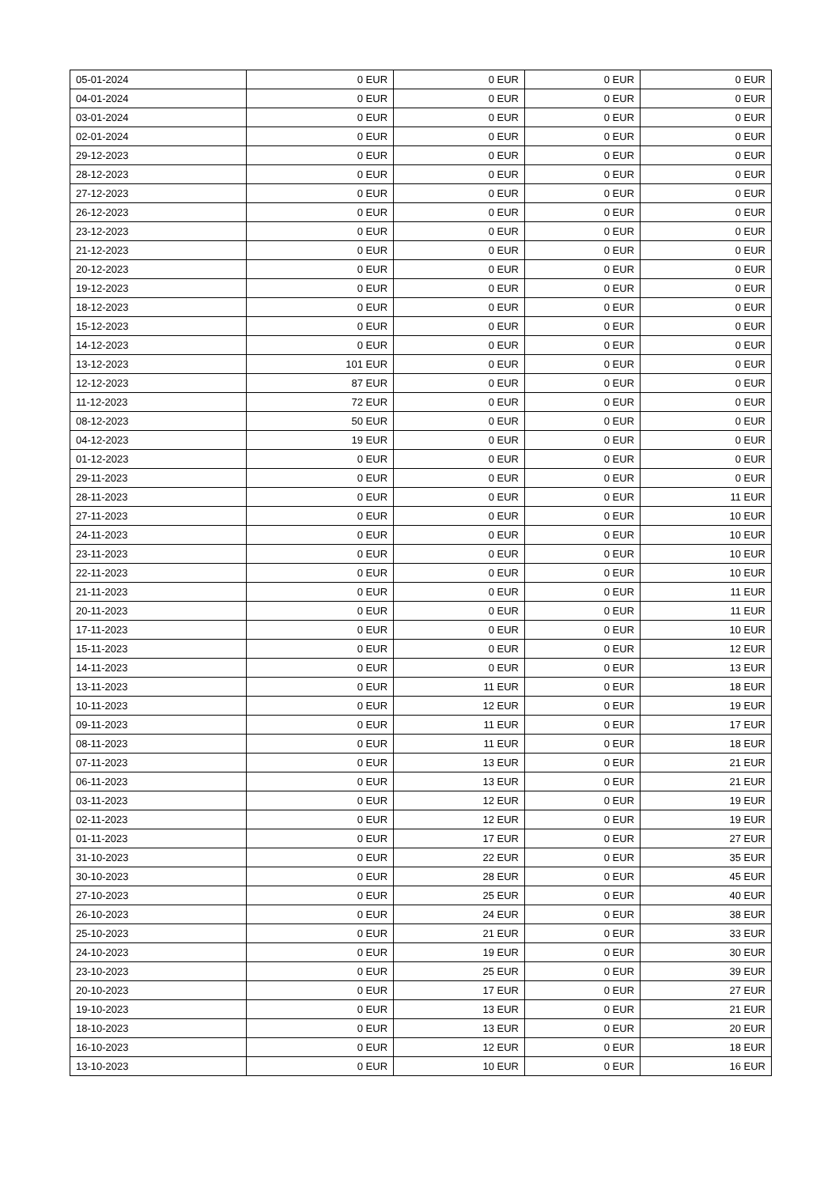| 05-01-2024 | 0 EUR | 0 EUR | 0 EUR | 0 EUR |
| 04-01-2024 | 0 EUR | 0 EUR | 0 EUR | 0 EUR |
| 03-01-2024 | 0 EUR | 0 EUR | 0 EUR | 0 EUR |
| 02-01-2024 | 0 EUR | 0 EUR | 0 EUR | 0 EUR |
| 29-12-2023 | 0 EUR | 0 EUR | 0 EUR | 0 EUR |
| 28-12-2023 | 0 EUR | 0 EUR | 0 EUR | 0 EUR |
| 27-12-2023 | 0 EUR | 0 EUR | 0 EUR | 0 EUR |
| 26-12-2023 | 0 EUR | 0 EUR | 0 EUR | 0 EUR |
| 23-12-2023 | 0 EUR | 0 EUR | 0 EUR | 0 EUR |
| 21-12-2023 | 0 EUR | 0 EUR | 0 EUR | 0 EUR |
| 20-12-2023 | 0 EUR | 0 EUR | 0 EUR | 0 EUR |
| 19-12-2023 | 0 EUR | 0 EUR | 0 EUR | 0 EUR |
| 18-12-2023 | 0 EUR | 0 EUR | 0 EUR | 0 EUR |
| 15-12-2023 | 0 EUR | 0 EUR | 0 EUR | 0 EUR |
| 14-12-2023 | 0 EUR | 0 EUR | 0 EUR | 0 EUR |
| 13-12-2023 | 101 EUR | 0 EUR | 0 EUR | 0 EUR |
| 12-12-2023 | 87 EUR | 0 EUR | 0 EUR | 0 EUR |
| 11-12-2023 | 72 EUR | 0 EUR | 0 EUR | 0 EUR |
| 08-12-2023 | 50 EUR | 0 EUR | 0 EUR | 0 EUR |
| 04-12-2023 | 19 EUR | 0 EUR | 0 EUR | 0 EUR |
| 01-12-2023 | 0 EUR | 0 EUR | 0 EUR | 0 EUR |
| 29-11-2023 | 0 EUR | 0 EUR | 0 EUR | 0 EUR |
| 28-11-2023 | 0 EUR | 0 EUR | 0 EUR | 11 EUR |
| 27-11-2023 | 0 EUR | 0 EUR | 0 EUR | 10 EUR |
| 24-11-2023 | 0 EUR | 0 EUR | 0 EUR | 10 EUR |
| 23-11-2023 | 0 EUR | 0 EUR | 0 EUR | 10 EUR |
| 22-11-2023 | 0 EUR | 0 EUR | 0 EUR | 10 EUR |
| 21-11-2023 | 0 EUR | 0 EUR | 0 EUR | 11 EUR |
| 20-11-2023 | 0 EUR | 0 EUR | 0 EUR | 11 EUR |
| 17-11-2023 | 0 EUR | 0 EUR | 0 EUR | 10 EUR |
| 15-11-2023 | 0 EUR | 0 EUR | 0 EUR | 12 EUR |
| 14-11-2023 | 0 EUR | 0 EUR | 0 EUR | 13 EUR |
| 13-11-2023 | 0 EUR | 11 EUR | 0 EUR | 18 EUR |
| 10-11-2023 | 0 EUR | 12 EUR | 0 EUR | 19 EUR |
| 09-11-2023 | 0 EUR | 11 EUR | 0 EUR | 17 EUR |
| 08-11-2023 | 0 EUR | 11 EUR | 0 EUR | 18 EUR |
| 07-11-2023 | 0 EUR | 13 EUR | 0 EUR | 21 EUR |
| 06-11-2023 | 0 EUR | 13 EUR | 0 EUR | 21 EUR |
| 03-11-2023 | 0 EUR | 12 EUR | 0 EUR | 19 EUR |
| 02-11-2023 | 0 EUR | 12 EUR | 0 EUR | 19 EUR |
| 01-11-2023 | 0 EUR | 17 EUR | 0 EUR | 27 EUR |
| 31-10-2023 | 0 EUR | 22 EUR | 0 EUR | 35 EUR |
| 30-10-2023 | 0 EUR | 28 EUR | 0 EUR | 45 EUR |
| 27-10-2023 | 0 EUR | 25 EUR | 0 EUR | 40 EUR |
| 26-10-2023 | 0 EUR | 24 EUR | 0 EUR | 38 EUR |
| 25-10-2023 | 0 EUR | 21 EUR | 0 EUR | 33 EUR |
| 24-10-2023 | 0 EUR | 19 EUR | 0 EUR | 30 EUR |
| 23-10-2023 | 0 EUR | 25 EUR | 0 EUR | 39 EUR |
| 20-10-2023 | 0 EUR | 17 EUR | 0 EUR | 27 EUR |
| 19-10-2023 | 0 EUR | 13 EUR | 0 EUR | 21 EUR |
| 18-10-2023 | 0 EUR | 13 EUR | 0 EUR | 20 EUR |
| 16-10-2023 | 0 EUR | 12 EUR | 0 EUR | 18 EUR |
| 13-10-2023 | 0 EUR | 10 EUR | 0 EUR | 16 EUR |